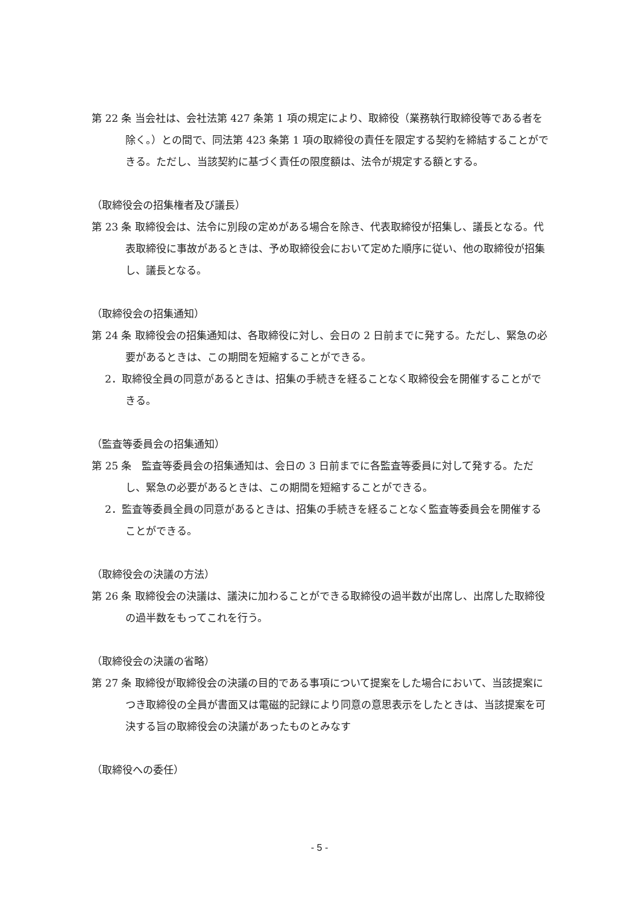第 22 条 当会社は、会社法第 427 条第 1 項の規定により、取締役（業務執行取締役等である者を除く。）との間で、同法第 423 条第 1 項の取締役の責任を限定する契約を締結することができる。ただし、当該契約に基づく責任の限度額は、法令が規定する額とする。
（取締役会の招集権者及び議長）
第 23 条 取締役会は、法令に別段の定めがある場合を除き、代表取締役が招集し、議長となる。代表取締役に事故があるときは、予め取締役会において定めた順序に従い、他の取締役が招集し、議長となる。
（取締役会の招集通知）
第 24 条 取締役会の招集通知は、各取締役に対し、会日の 2 日前までに発する。ただし、緊急の必要があるときは、この期間を短縮することができる。
2．取締役全員の同意があるときは、招集の手続きを経ることなく取締役会を開催することができる。
（監査等委員会の招集通知）
第 25 条　監査等委員会の招集通知は、会日の 3 日前までに各監査等委員に対して発する。ただし、緊急の必要があるときは、この期間を短縮することができる。
2．監査等委員全員の同意があるときは、招集の手続きを経ることなく監査等委員会を開催することができる。
（取締役会の決議の方法）
第 26 条 取締役会の決議は、議決に加わることができる取締役の過半数が出席し、出席した取締役の過半数をもってこれを行う。
（取締役会の決議の省略）
第 27 条 取締役が取締役会の決議の目的である事項について提案をした場合において、当該提案につき取締役の全員が書面又は電磁的記録により同意の意思表示をしたときは、当該提案を可決する旨の取締役会の決議があったものとみなす
（取締役への委任）
- 5 -